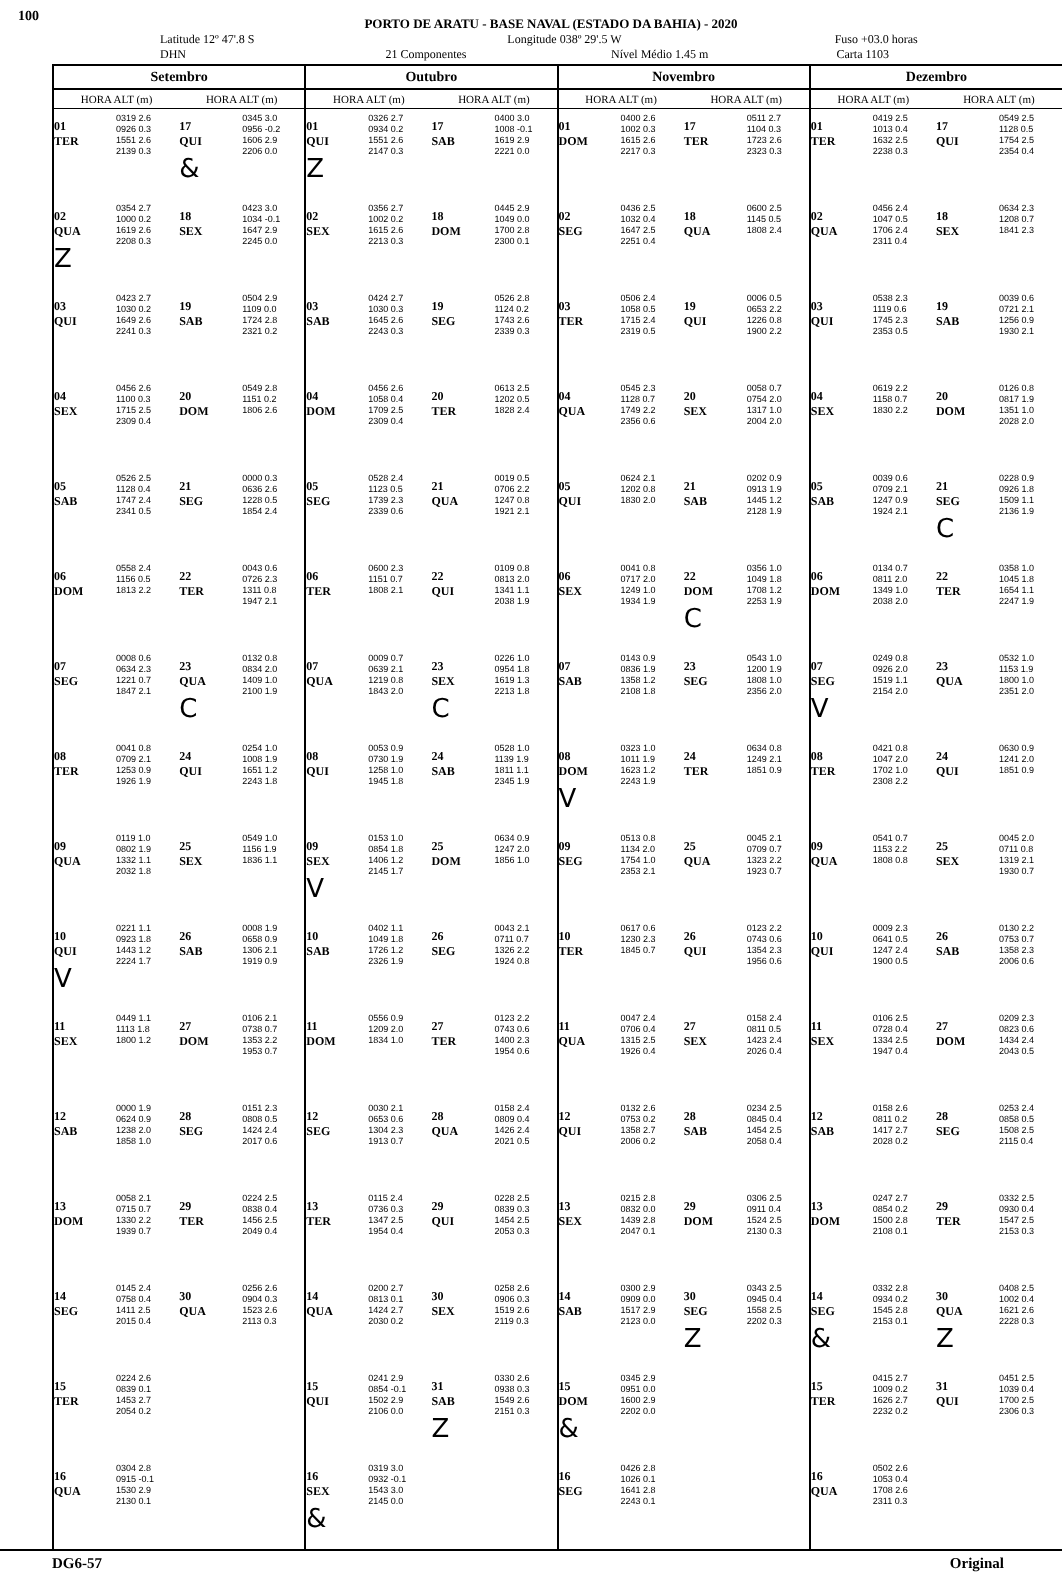100
PORTO DE ARATU - BASE NAVAL (ESTADO DA BAHIA) - 2020
Latitude 12º 47'.8 S Longitude 038º 29'.5 W Fuso +03.0 horas
DHN 21 Componentes Nível Médio 1.45 m Carta 1103
| Setembro | | | | Outubro | | | | Novembro | | | | Dezembro | | | |
| --- | --- | --- | --- | --- | --- | --- | --- | --- | --- | --- | --- | --- | --- | --- | --- |
| HORA ALT (m) | | HORA ALT (m) | | HORA ALT (m) | | HORA ALT (m) | | HORA ALT (m) | | HORA ALT (m) | | HORA ALT (m) | | HORA ALT (m) | |
| 01 TER | 0319 2.6 0926 0.3 1551 2.6 2139 0.3 | 17 QUI & | 0345 3.0 0956 -0.2 1606 2.9 2206 0.0 | 01 QUI Z | 0326 2.7 0934 0.2 1551 2.6 2147 0.3 | 17 SAB | 0400 3.0 1008 -0.1 1619 2.9 2221 0.0 | 01 DOM | 0400 2.6 1002 0.3 1615 2.6 2217 0.3 | 17 TER | 0511 2.7 1104 0.3 1723 2.6 2323 0.3 | 01 TER | 0419 2.5 1013 0.4 1632 2.5 2238 0.3 | 17 QUI | 0549 2.5 1128 0.5 1754 2.5 2354 0.4 |
| 02 QUA Z | 0354 2.7 1000 0.2 1619 2.6 2208 0.3 | 18 SEX | 0423 3.0 1034 -0.1 1647 2.9 2245 0.0 | 02 SEX | 0356 2.7 1002 0.2 1615 2.6 2213 0.3 | 18 DOM | 0445 2.9 1049 0.0 1700 2.8 2300 0.1 | 02 SEG | 0436 2.5 1032 0.4 1647 2.5 2251 0.4 | 18 QUA | 0600 2.5 1145 0.5 1808 2.4 | 02 QUA | 0456 2.4 1047 0.5 1706 2.4 2311 0.4 | 18 SEX | 0634 2.3 1208 0.7 1841 2.3 |
| 03 QUI | 0423 2.7 1030 0.2 1649 2.6 2241 0.3 | 19 SAB | 0504 2.9 1109 0.0 1724 2.8 2321 0.2 | 03 SAB | 0424 2.7 1030 0.3 1645 2.6 2243 0.3 | 19 SEG | 0526 2.8 1124 0.2 1743 2.6 2339 0.3 | 03 TER | 0506 2.4 1058 0.5 1715 2.4 2319 0.5 | 19 QUI | 0006 0.5 0653 2.2 1226 0.8 1900 2.2 | 03 QUI | 0538 2.3 1119 0.6 1745 2.3 2353 0.5 | 19 SAB | 0039 0.6 0721 2.1 1256 0.9 1930 2.1 |
| 04 SEX | 0456 2.6 1100 0.3 1715 2.5 2309 0.4 | 20 DOM | 0549 2.8 1151 0.2 1806 2.6 | 04 DOM | 0456 2.6 1058 0.4 1709 2.5 2309 0.4 | 20 TER | 0613 2.5 1202 0.5 1828 2.4 | 04 QUA | 0545 2.3 1128 0.7 1749 2.2 2356 0.6 | 20 SEX | 0058 0.7 0754 2.0 1317 1.0 2004 2.0 | 04 SEX | 0619 2.2 1158 0.7 1830 2.2 | 20 DOM | 0126 0.8 0817 1.9 1351 1.0 2028 2.0 |
| 05 SAB | 0526 2.5 1128 0.4 1747 2.4 2341 0.5 | 21 SEG | 0000 0.3 0636 2.6 1228 0.5 1854 2.4 | 05 SEG | 0528 2.4 1123 0.5 1739 2.3 2339 0.6 | 21 QUA | 0019 0.5 0706 2.2 1247 0.8 1921 2.1 | 05 QUI | 0624 2.1 1202 0.8 1830 2.0 | 21 SAB | 0202 0.9 0913 1.9 1445 1.2 2128 1.9 | 05 SAB | 0039 0.6 0709 2.1 1247 0.9 1924 2.1 | 21 SEG C | 0228 0.9 0926 1.8 1509 1.1 2136 1.9 |
| 06 DOM | 0558 2.4 1156 0.5 1813 2.2 | 22 TER | 0043 0.6 0726 2.3 1311 0.8 1947 2.1 | 06 TER | 0600 2.3 1151 0.7 1808 2.1 | 22 QUI | 0109 0.8 0813 2.0 1341 1.1 2038 1.9 | 06 SEX | 0041 0.8 0717 2.0 1249 1.0 1934 1.9 | 22 DOM C | 0356 1.0 1049 1.8 1708 1.2 2253 1.9 | 06 DOM | 0134 0.7 0811 2.0 1349 1.0 2038 2.0 | 22 TER | 0358 1.0 1045 1.8 1654 1.1 2247 1.9 |
| 07 SEG | 0008 0.6 0634 2.3 1221 0.7 1847 2.1 | 23 QUA C | 0132 0.8 0834 2.0 1409 1.0 2100 1.9 | 07 QUA | 0009 0.7 0639 2.1 1219 0.8 1843 2.0 | 23 SEX C | 0226 1.0 0954 1.8 1619 1.3 2213 1.8 | 07 SAB | 0143 0.9 0836 1.9 1358 1.2 2108 1.8 | 23 SEG | 0543 1.0 1200 1.9 1808 1.0 2356 2.0 | 07 SEG V | 0249 0.8 0926 2.0 1519 1.1 2154 2.0 | 23 QUA | 0532 1.0 1153 1.9 1800 1.0 2351 2.0 |
| 08 TER | 0041 0.8 0709 2.1 1253 0.9 1926 1.9 | 24 QUI | 0254 1.0 1008 1.9 1651 1.2 2243 1.8 | 08 QUI | 0053 0.9 0730 1.9 1258 1.0 1945 1.8 | 24 SAB | 0528 1.0 1139 1.9 1811 1.1 2345 1.9 | 08 DOM V | 0323 1.0 1011 1.9 1623 1.2 2243 1.9 | 24 TER | 0634 0.8 1249 2.1 1851 0.9 | 08 TER | 0421 0.8 1047 2.0 1702 1.0 2308 2.2 | 24 QUI | 0630 0.9 1241 2.0 1851 0.9 |
| 09 QUA | 0119 1.0 0802 1.9 1332 1.1 2032 1.8 | 25 SEX | 0549 1.0 1156 1.9 1836 1.1 | 09 SEX V | 0153 1.0 0854 1.8 1406 1.2 2145 1.7 | 25 DOM | 0634 0.9 1247 2.0 1856 1.0 | 09 SEG | 0513 0.8 1134 2.0 1754 1.0 2353 2.1 | 25 QUA | 0045 2.1 0709 0.7 1323 2.2 1923 0.7 | 09 QUA | 0541 0.7 1153 2.2 1808 0.8 | 25 SEX | 0045 2.0 0711 0.8 1319 2.1 1930 0.7 |
| 10 QUI V | 0221 1.1 0923 1.8 1443 1.2 2224 1.7 | 26 SAB | 0008 1.9 0658 0.9 1306 2.1 1919 0.9 | 10 SAB | 0402 1.1 1049 1.8 1726 1.2 2326 1.9 | 26 SEG | 0043 2.1 0711 0.7 1326 2.2 1924 0.8 | 10 TER | 0617 0.6 1230 2.3 1845 0.7 | 26 QUI | 0123 2.2 0743 0.6 1354 2.3 1956 0.6 | 10 QUI | 0009 2.3 0641 0.5 1247 2.4 1900 0.5 | 26 SAB | 0130 2.2 0753 0.7 1358 2.3 2006 0.6 |
| 11 SEX | 0449 1.1 1113 1.8 1800 1.2 | 27 DOM | 0106 2.1 0738 0.7 1353 2.2 1953 0.7 | 11 DOM | 0556 0.9 1209 2.0 1834 1.0 | 27 TER | 0123 2.2 0743 0.6 1400 2.3 1954 0.6 | 11 QUA | 0047 2.4 0706 0.4 1315 2.5 1926 0.4 | 27 SEX | 0158 2.4 0811 0.5 1423 2.4 2026 0.4 | 11 SEX | 0106 2.5 0728 0.4 1334 2.5 1947 0.4 | 27 DOM | 0209 2.3 0823 0.6 1434 2.4 2043 0.5 |
| 12 SAB | 0000 1.9 0624 0.9 1238 2.0 1858 1.0 | 28 SEG | 0151 2.3 0808 0.5 1424 2.4 2017 0.6 | 12 SEG | 0030 2.1 0653 0.6 1304 2.3 1913 0.7 | 28 QUA | 0158 2.4 0809 0.4 1426 2.4 2021 0.5 | 12 QUI | 0132 2.6 0753 0.2 1358 2.7 2006 0.2 | 28 SAB | 0234 2.5 0845 0.4 1454 2.5 2058 0.4 | 12 SAB | 0158 2.6 0811 0.2 1417 2.7 2028 0.2 | 28 SEG | 0253 2.4 0858 0.5 1508 2.5 2115 0.4 |
| 13 DOM | 0058 2.1 0715 0.7 1330 2.2 1939 0.7 | 29 TER | 0224 2.5 0838 0.4 1456 2.5 2049 0.4 | 13 TER | 0115 2.4 0736 0.3 1347 2.5 1954 0.4 | 29 QUI | 0228 2.5 0839 0.3 1454 2.5 2053 0.3 | 13 SEX | 0215 2.8 0832 0.0 1439 2.8 2047 0.1 | 29 DOM | 0306 2.5 0911 0.4 1524 2.5 2130 0.3 | 13 DOM | 0247 2.7 0854 0.2 1500 2.8 2108 0.1 | 29 TER | 0332 2.5 0930 0.4 1547 2.5 2153 0.3 |
| 14 SEG | 0145 2.4 0758 0.4 1411 2.5 2015 0.4 | 30 QUA | 0256 2.6 0904 0.3 1523 2.6 2113 0.3 | 14 QUA | 0200 2.7 0813 0.1 1424 2.7 2030 0.2 | 30 SEX | 0258 2.6 0906 0.3 1519 2.6 2119 0.3 | 14 SAB | 0300 2.9 0909 0.0 1517 2.9 2123 0.0 | 30 SEG Z | 0343 2.5 0945 0.4 1558 2.5 2202 0.3 | 14 SEG & | 0332 2.8 0934 0.2 1545 2.8 2153 0.1 | 30 QUA Z | 0408 2.5 1002 0.4 1621 2.6 2228 0.3 |
| 15 TER | 0224 2.6 0839 0.1 1453 2.7 2054 0.2 | | | 15 QUI | 0241 2.9 0854 -0.1 1502 2.9 2106 0.0 | 31 SAB Z | 0330 2.6 0938 0.3 1549 2.6 2151 0.3 | 15 DOM & | 0345 2.9 0951 0.0 1600 2.9 2202 0.0 | | | 15 TER | 0415 2.7 1009 0.2 1626 2.7 2232 0.2 | 31 QUI | 0451 2.5 1039 0.4 1700 2.5 2306 0.3 |
| 16 QUA | 0304 2.8 0915 -0.1 1530 2.9 2130 0.1 | | | 16 SEX & | 0319 3.0 0932 -0.1 1543 3.0 2145 0.0 | | | 16 SEG | 0426 2.8 1026 0.1 1641 2.8 2243 0.1 | | | 16 QUA | 0502 2.6 1053 0.4 1708 2.6 2311 0.3 | | |
DG6-57 Original